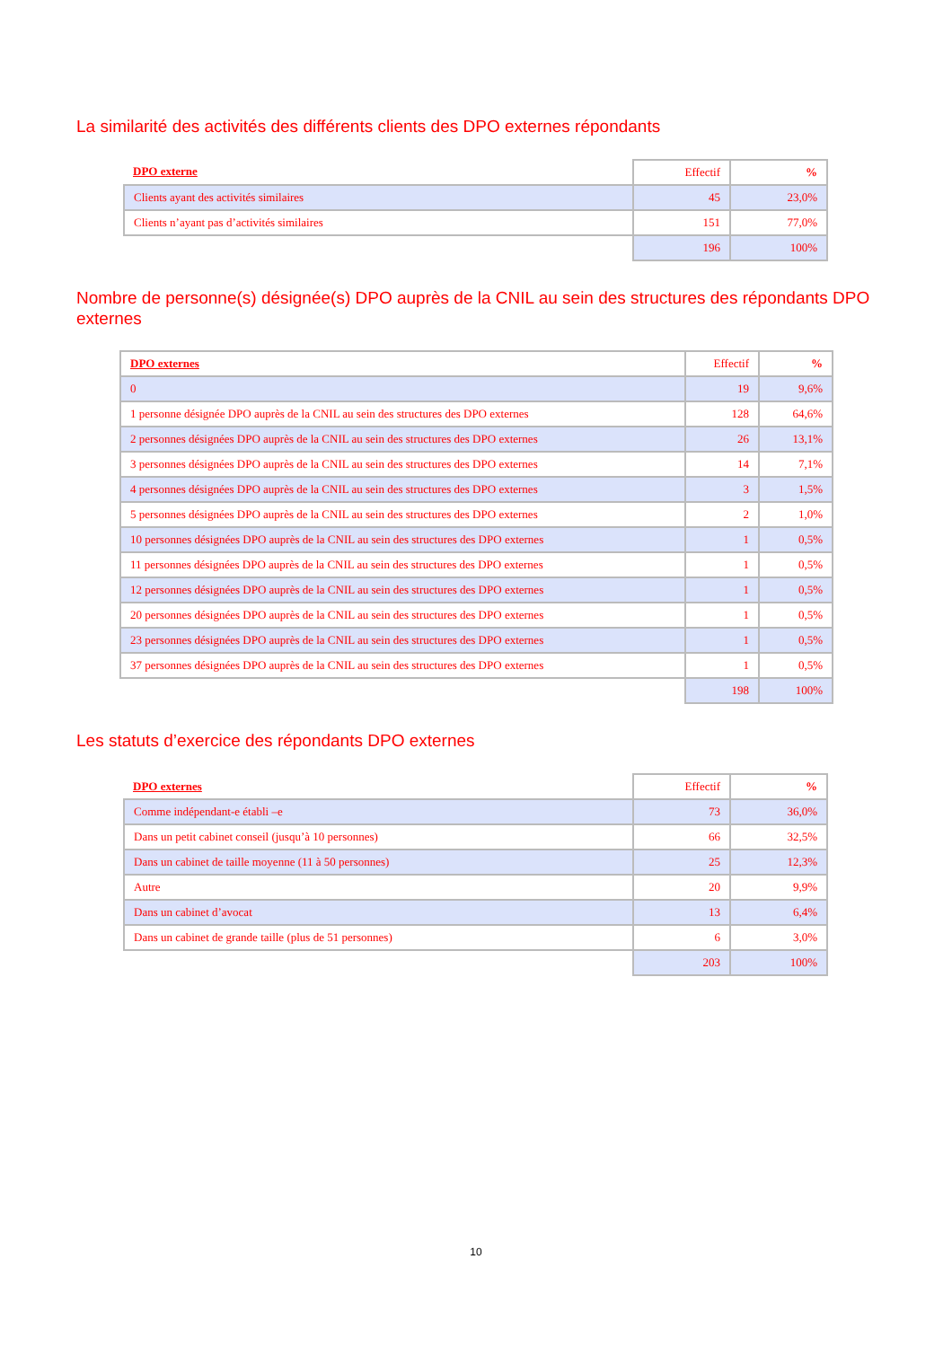La similarité des activités des différents clients des DPO externes répondants
| DPO externe | Effectif | % |
| --- | --- | --- |
| Clients ayant des activités similaires | 45 | 23,0% |
| Clients n’ayant pas d’activités similaires | 151 | 77,0% |
| | 196 | 100% |
Nombre de personne(s) désignée(s) DPO auprès de la CNIL au sein des structures des répondants DPO externes
| DPO externes | Effectif | % |
| --- | --- | --- |
| 0 | 19 | 9,6% |
| 1 personne désignée DPO auprès de la CNIL au sein des structures des DPO externes | 128 | 64,6% |
| 2 personnes désignées DPO auprès de la CNIL au sein des structures des DPO externes | 26 | 13,1% |
| 3 personnes désignées DPO auprès de la CNIL au sein des structures des DPO externes | 14 | 7,1% |
| 4 personnes désignées DPO auprès de la CNIL au sein des structures des DPO externes | 3 | 1,5% |
| 5 personnes désignées DPO auprès de la CNIL au sein des structures des DPO externes | 2 | 1,0% |
| 10 personnes désignées DPO auprès de la CNIL au sein des structures des DPO externes | 1 | 0,5% |
| 11 personnes désignées DPO auprès de la CNIL au sein des structures des DPO externes | 1 | 0,5% |
| 12 personnes désignées DPO auprès de la CNIL au sein des structures des DPO externes | 1 | 0,5% |
| 20 personnes désignées DPO auprès de la CNIL au sein des structures des DPO externes | 1 | 0,5% |
| 23 personnes désignées DPO auprès de la CNIL au sein des structures des DPO externes | 1 | 0,5% |
| 37 personnes désignées DPO auprès de la CNIL au sein des structures des DPO externes | 1 | 0,5% |
| | 198 | 100% |
Les statuts d’exercice des répondants DPO externes
| DPO externes | Effectif | % |
| --- | --- | --- |
| Comme indépendant-e établi –e | 73 | 36,0% |
| Dans un petit cabinet conseil (jusqu’à 10 personnes) | 66 | 32,5% |
| Dans un cabinet de taille moyenne (11 à 50 personnes) | 25 | 12,3% |
| Autre | 20 | 9,9% |
| Dans un cabinet d’avocat | 13 | 6,4% |
| Dans un cabinet de grande taille (plus de 51 personnes) | 6 | 3,0% |
| | 203 | 100% |
10